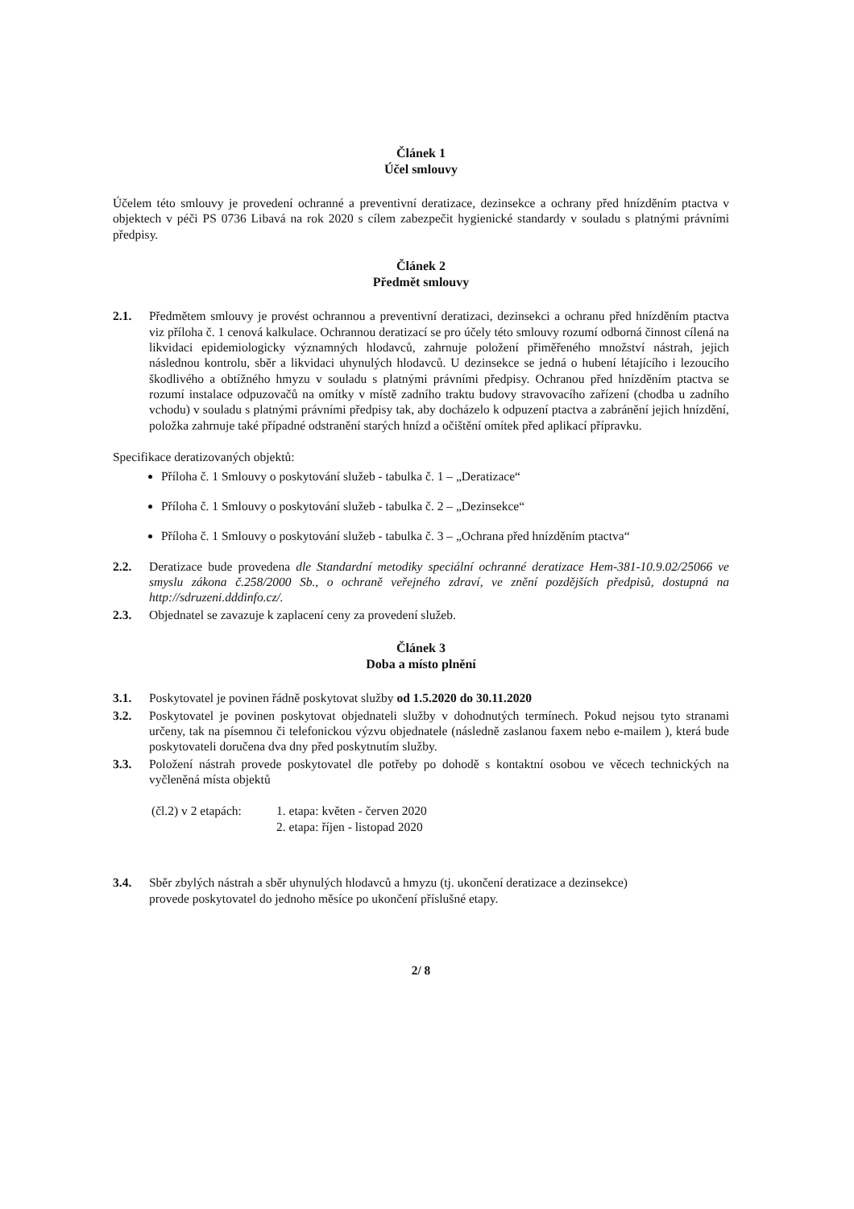Článek 1
Účel smlouvy
Účelem této smlouvy je provedení ochranné a preventivní deratizace, dezinsekce a ochrany před hnízděním ptactva v objektech v péči PS 0736 Libavá na rok 2020 s cílem zabezpečit hygienické standardy v souladu s platnými právními předpisy.
Článek 2
Předmět smlouvy
2.1. Předmětem smlouvy je provést ochrannou a preventivní deratizaci, dezinsekci a ochranu před hnízděním ptactva viz příloha č. 1 cenová kalkulace. Ochrannou deratizací se pro účely této smlouvy rozumí odborná činnost cílená na likvidaci epidemiologicky významných hlodavců, zahrnuje položení přiměřeného množství nástrah, jejich následnou kontrolu, sběr a likvidaci uhynulých hlodavců. U dezinsekce se jedná o hubení létajícího i lezoucího škodlivého a obtížného hmyzu v souladu s platnými právními předpisy. Ochranou před hnízděním ptactva se rozumí instalace odpuzovačů na omítky v místě zadního traktu budovy stravovacího zařízení (chodba u zadního vchodu) v souladu s platnými právními předpisy tak, aby docházelo k odpuzení ptactva a zabránění jejich hnízdění, položka zahrnuje také případné odstranění starých hnízd a očištění omítek před aplikací přípravku.
Specifikace deratizovaných objektů:
Příloha č. 1 Smlouvy o poskytování služeb - tabulka č. 1 – „Deratizace“
Příloha č. 1 Smlouvy o poskytování služeb - tabulka č. 2 – „Dezinsekce“
Příloha č. 1 Smlouvy o poskytování služeb - tabulka č. 3 – „Ochrana před hnízděním ptactva“
2.2. Deratizace bude provedena dle Standardní metodiky speciální ochranné deratizace Hem-381-10.9.02/25066 ve smyslu zákona č.258/2000 Sb., o ochraně veřejného zdraví, ve znění pozdějších předpisů, dostupná na http://sdruzeni.dddinfo.cz/.
2.3. Objednatel se zavazuje k zaplacení ceny za provedení služeb.
Článek 3
Doba a místo plnění
3.1. Poskytovatel je povinen řádně poskytovat služby od 1.5.2020 do 30.11.2020
3.2. Poskytovatel je povinen poskytovat objednateli služby v dohodnutých termínech. Pokud nejsou tyto stranami určeny, tak na písemnou či telefonickou výzvu objednatele (následně zaslanou faxem nebo e-mailem ), která bude poskytovateli doručena dva dny před poskytnutím služby.
3.3. Položení nástrah provede poskytovatel dle potřeby po dohodě s kontaktní osobou ve věcech technických na vyčleněná místa objektů
(čl.2) v 2 etapách: 1. etapa: květen - červen 2020
2. etapa: říjen - listopad 2020
3.4. Sběr zbylých nástrah a sběr uhynulých hlodavců a hmyzu (tj. ukončení deratizace a dezinsekce)
provede poskytovatel do jednoho měsíce po ukončení příslušné etapy.
2/ 8